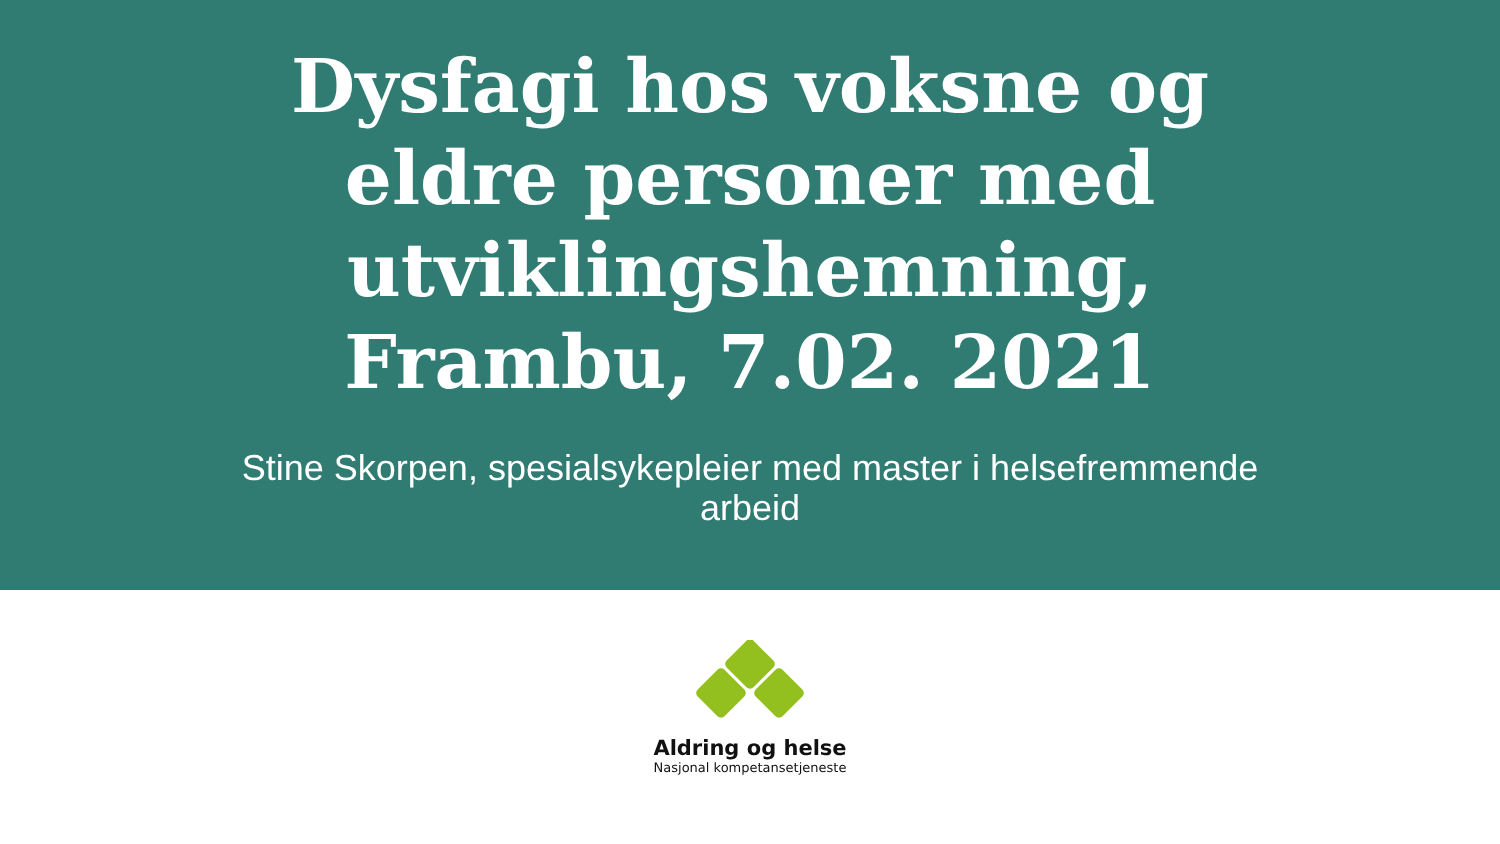Dysfagi hos voksne og eldre personer med utviklingshemning, Frambu, 7.02. 2021
Stine Skorpen, spesialsykepleier med master i helsefremmende arbeid
Aldring og helse
Nasjonal kompetansetjeneste